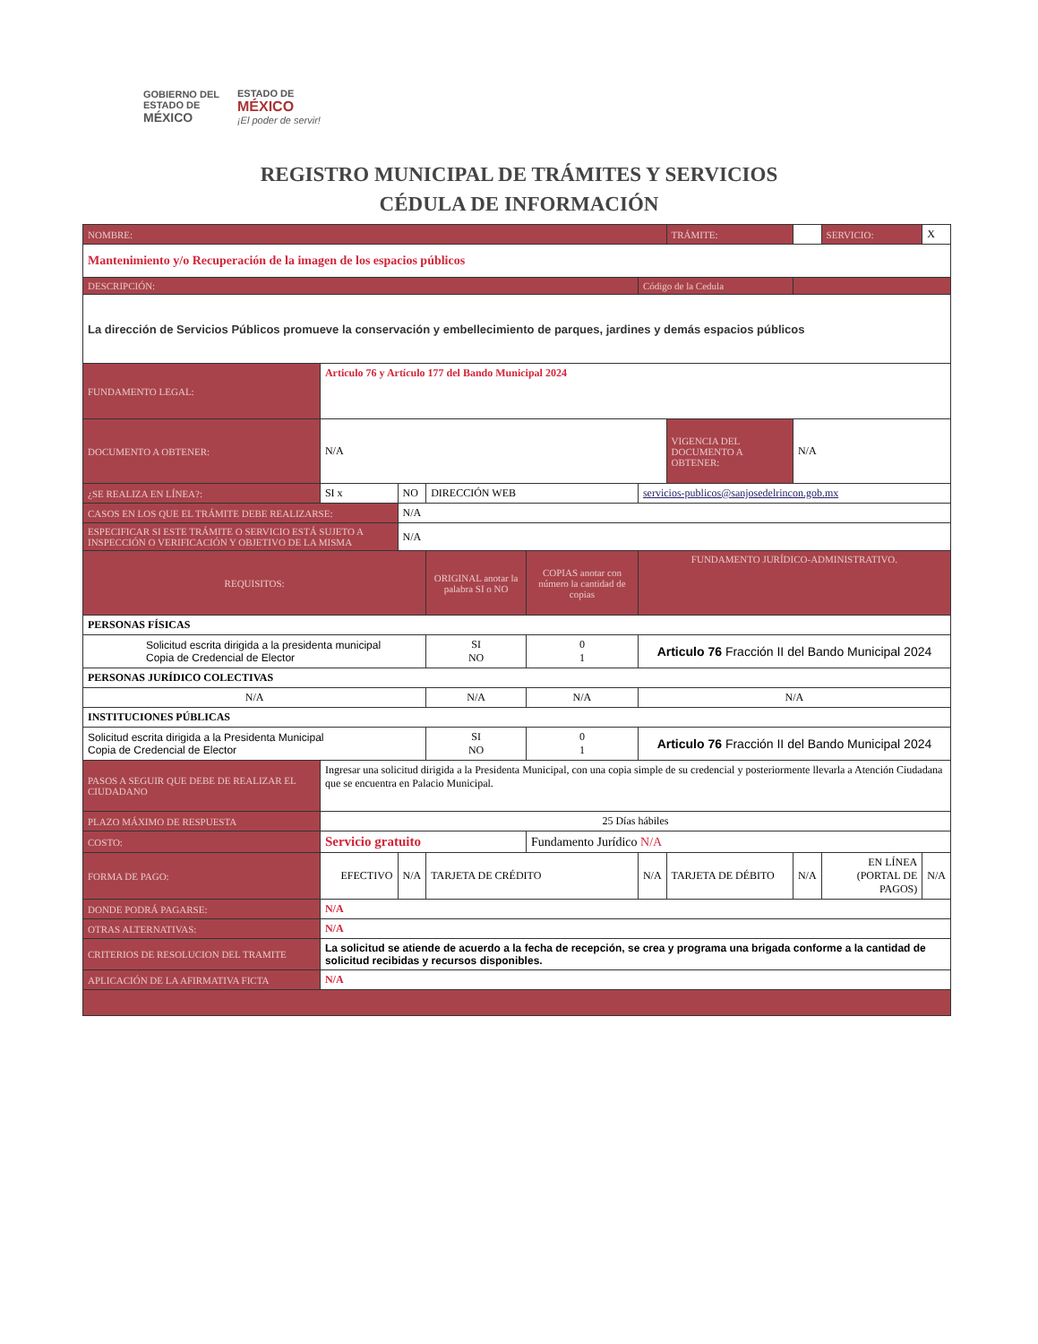GOBIERNO DEL
ESTADO DE
MÉXICO
ESTADO DE
MÉXICO
¡El poder de servir!
REGISTRO MUNICIPAL DE TRÁMITES Y SERVICIOS
CÉDULA DE INFORMACIÓN
| NOMBRE: | | | | | | | TRÁMITE: | | SERVICIO: | X |
| Mantenimiento y/o Recuperación de la imagen de los espacios públicos | | | | | | | | | | |
| DESCRIPCIÓN: | | | | | Código de la Cedula | | | | | |
| La dirección de Servicios Públicos promueve la conservación y embellecimiento de parques, jardines y demás espacios públicos | | | | | | | | | | |
| FUNDAMENTO LEGAL: | Articulo 76 y Artículo 177 del Bando Municipal 2024 | | | | | | | | | |
| DOCUMENTO A OBTENER: | N/A | | | | | | VIGENCIA DEL DOCUMENTO A OBTENER: | N/A | | |
| ¿SE REALIZA EN LÍNEA?: | SI x | NO | DIRECCIÓN WEB | | servicios-publicos@sanjosedelrincon.gob.mx | | | | | |
| CASOS EN LOS QUE EL TRÁMITE DEBE REALIZARSE: | | N/A | | | | | | | | |
| ESPECIFICAR SI ESTE TRÁMITE O SERVICIO ESTÁ SUJETO A INSPECCIÓN O VERIFICACIÓN Y OBJETIVO DE LA MISMA | | N/A | | | | | | | | |
| REQUISITOS: | | | ORIGINAL anotar la palabra SI o NO | COPIAS anotar con número la cantidad de copias | FUNDAMENTO JURÍDICO-ADMINISTRATIVO. | | | | | |
| PERSONAS FÍSICAS | | | | | | | | | | |
| Solicitud escrita dirigida a la presidenta municipal Copia de Credencial de Elector | | | SI NO | 0 1 | Articulo 76 Fracción II del Bando Municipal 2024 | | | | | |
| PERSONAS JURÍDICO COLECTIVAS | | | | | | | | | | |
| N/A | | | N/A | N/A | N/A | | | | | |
| INSTITUCIONES PÚBLICAS | | | | | | | | | | |
| Solicitud escrita dirigida a la Presidenta Municipal Copia de Credencial de Elector | | | SI NO | 0 1 | Articulo 76 Fracción II del Bando Municipal 2024 | | | | | |
| PASOS A SEGUIR QUE DEBE DE REALIZAR EL CIUDADANO | Ingresar una solicitud dirigida a la Presidenta Municipal, con una copia simple de su credencial y posteriormente llevarla a Atención Ciudadana que se encuentra en Palacio Municipal. | | | | | | | | | |
| PLAZO MÁXIMO DE RESPUESTA | 25 Días hábiles | | | | | | | | | |
| COSTO: | Servicio gratuito | | | Fundamento Jurídico N/A | | | | | | |
| FORMA DE PAGO: | EFECTIVO | N/A | TARJETA DE CRÉDITO | | N/A | TARJETA DE DÉBITO | | N/A | EN LÍNEA (PORTAL DE PAGOS) | N/A |
| DONDE PODRÁ PAGARSE: | N/A | | | | | | | | | |
| OTRAS ALTERNATIVAS: | N/A | | | | | | | | | |
| CRITERIOS DE RESOLUCION DEL TRAMITE | La solicitud se atiende de acuerdo a la fecha de recepción, se crea y programa una brigada conforme a la cantidad de solicitud recibidas y recursos disponibles. | | | | | | | | | |
| APLICACIÓN DE LA AFIRMATIVA FICTA | N/A | | | | | | | | | |